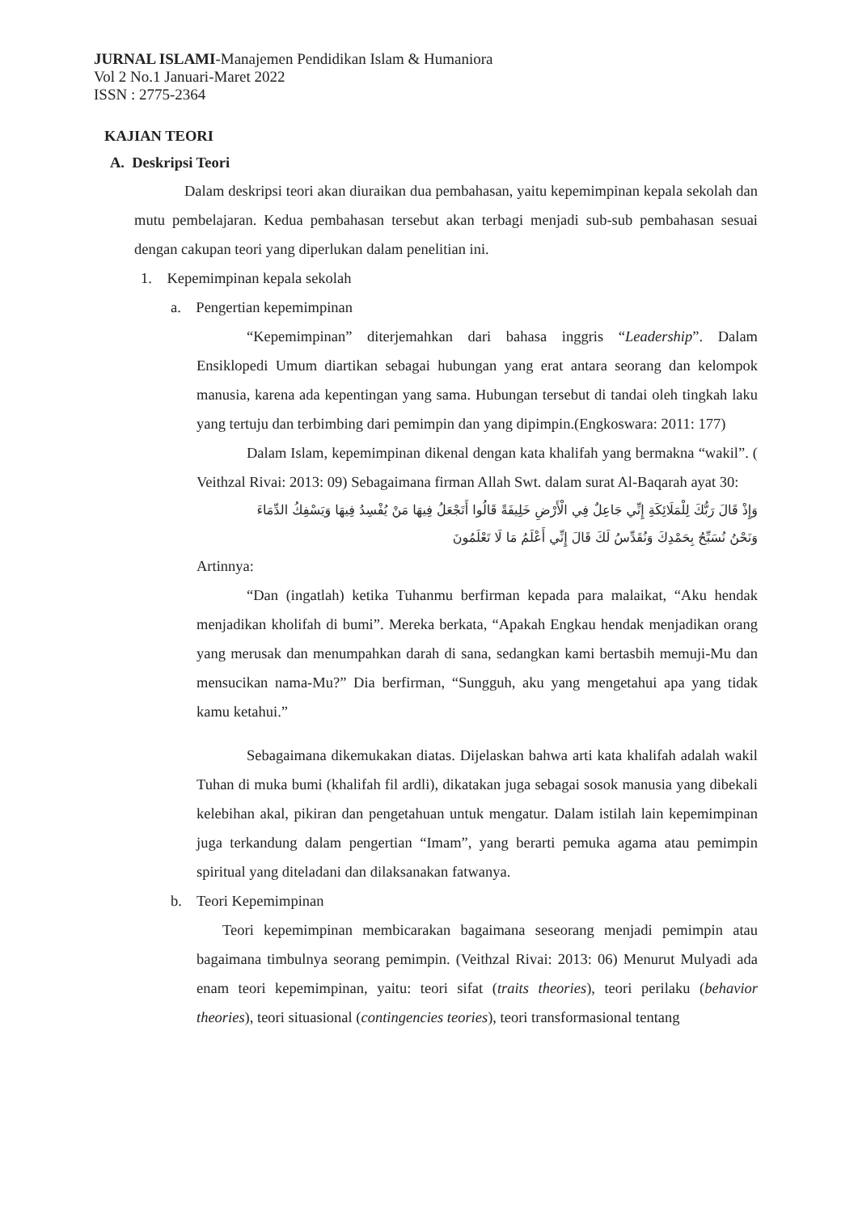JURNAL ISLAMI-Manajemen Pendidikan Islam & Humaniora
Vol 2 No.1 Januari-Maret 2022
ISSN : 2775-2364
KAJIAN TEORI
A. Deskripsi Teori
Dalam deskripsi teori akan diuraikan dua pembahasan, yaitu kepemimpinan kepala sekolah dan mutu pembelajaran. Kedua pembahasan tersebut akan terbagi menjadi sub-sub pembahasan sesuai dengan cakupan teori yang diperlukan dalam penelitian ini.
1. Kepemimpinan kepala sekolah
a. Pengertian kepemimpinan
“Kepemimpinan” diterjemahkan dari bahasa inggris “Leadership”. Dalam Ensiklopedi Umum diartikan sebagai hubungan yang erat antara seorang dan kelompok manusia, karena ada kepentingan yang sama. Hubungan tersebut di tandai oleh tingkah laku yang tertuju dan terbimbing dari pemimpin dan yang dipimpin.(Engkoswara: 2011: 177)
Dalam Islam, kepemimpinan dikenal dengan kata khalifah yang bermakna “wakil”. ( Veithzal Rivai: 2013: 09) Sebagaimana firman Allah Swt. dalam surat Al-Baqarah ayat 30:
وَإِذْ قَالَ رَبُّكَ لِلْمَلَائِكَةِ إِنِّي جَاعِلٌ فِي الْأَرْضِ خَلِيفَةً قَالُوا أَتَجْعَلُ فِيهَا مَنْ يُفْسِدُ فِيهَا وَيَسْفِكُ الدِّمَاءَ
وَنَحْنُ نُسَبِّحُ بِحَمْدِكَ وَنُقَدِّسُ لَكَ قَالَ إِنِّي أَعْلَمُ مَا لَا تَعْلَمُونَ
Artinnya:
“Dan (ingatlah) ketika Tuhanmu berfirman kepada para malaikat, “Aku hendak menjadikan kholifah di bumi”. Mereka berkata, “Apakah Engkau hendak menjadikan orang yang merusak dan menumpahkan darah di sana, sedangkan kami bertasbih memuji-Mu dan mensucikan nama-Mu?” Dia berfirman, “Sungguh, aku yang mengetahui apa yang tidak kamu ketahui.”
Sebagaimana dikemukakan diatas. Dijelaskan bahwa arti kata khalifah adalah wakil Tuhan di muka bumi (khalifah fil ardli), dikatakan juga sebagai sosok manusia yang dibekali kelebihan akal, pikiran dan pengetahuan untuk mengatur. Dalam istilah lain kepemimpinan juga terkandung dalam pengertian “Imam”, yang berarti pemuka agama atau pemimpin spiritual yang diteladani dan dilaksanakan fatwanya.
b. Teori Kepemimpinan
Teori kepemimpinan membicarakan bagaimana seseorang menjadi pemimpin atau bagaimana timbulnya seorang pemimpin. (Veithzal Rivai: 2013: 06) Menurut Mulyadi ada enam teori kepemimpinan, yaitu: teori sifat (traits theories), teori perilaku (behavior theories), teori situasional (contingencies teories), teori transformasional tentang